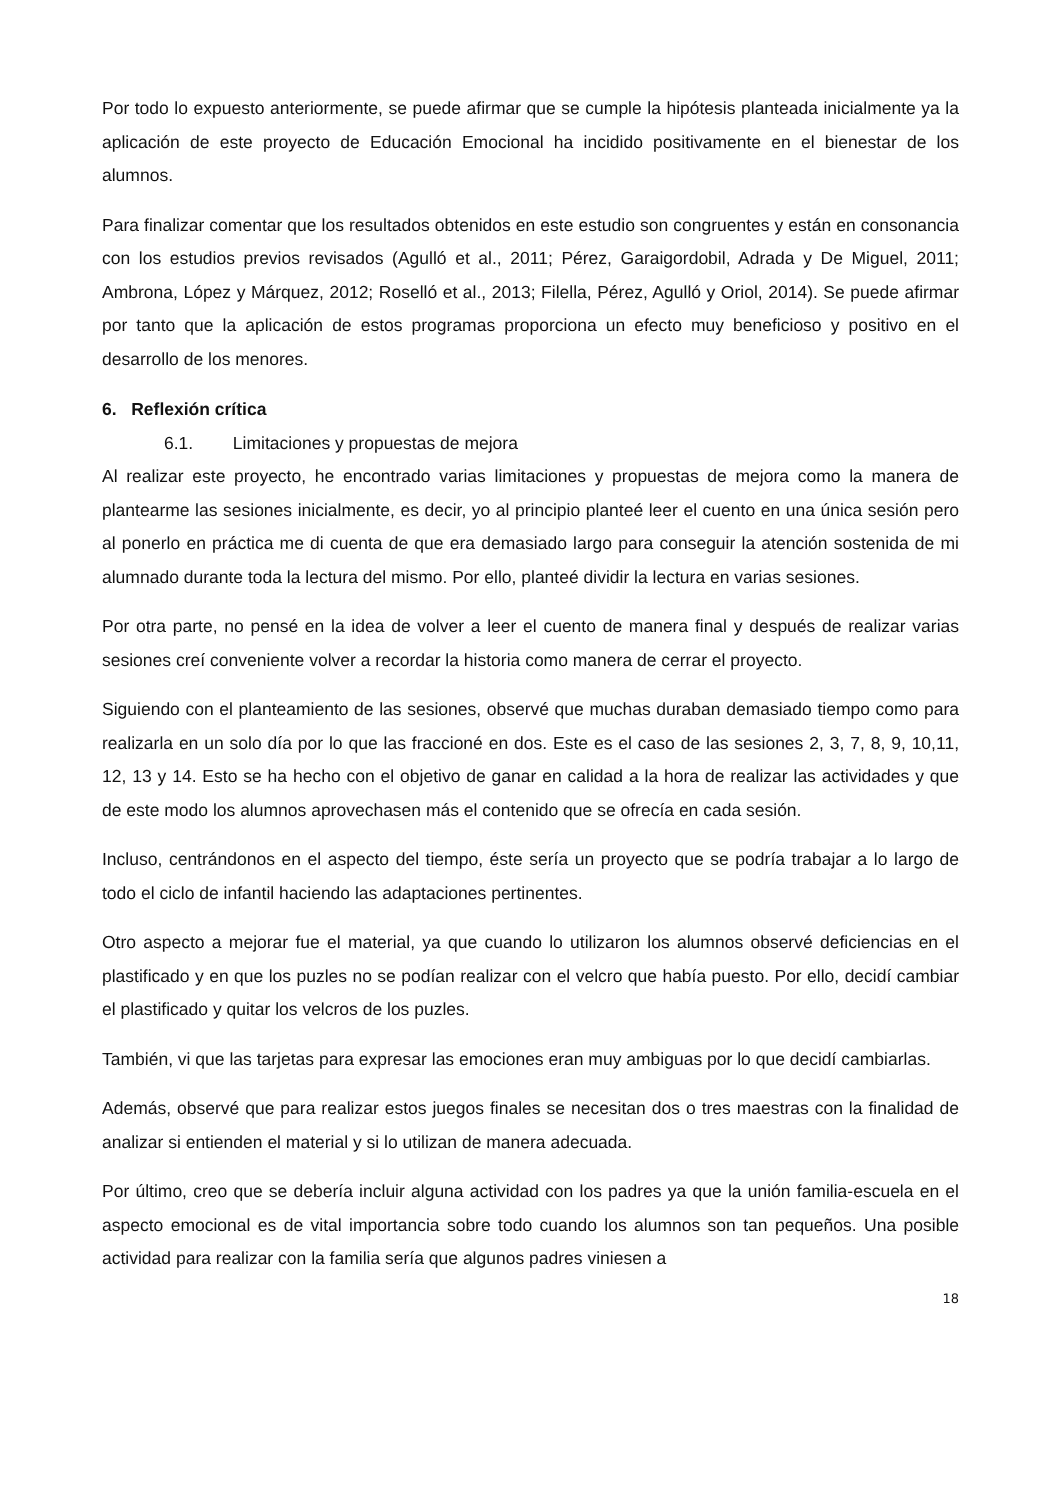Por todo lo expuesto anteriormente, se puede afirmar que se cumple la hipótesis planteada inicialmente ya la aplicación de este proyecto de Educación Emocional ha incidido positivamente en el bienestar de los alumnos.
Para finalizar comentar que los resultados obtenidos en este estudio son congruentes y están en consonancia con los estudios previos revisados (Agulló et al., 2011; Pérez, Garaigordobil, Adrada y De Miguel, 2011; Ambrona, López y Márquez, 2012; Roselló et al., 2013; Filella, Pérez, Agulló y Oriol, 2014). Se puede afirmar por tanto que la aplicación de estos programas proporciona un efecto muy beneficioso y positivo en el desarrollo de los menores.
6. Reflexión crítica
6.1. Limitaciones y propuestas de mejora
Al realizar este proyecto, he encontrado varias limitaciones y propuestas de mejora como la manera de plantearme las sesiones inicialmente, es decir, yo al principio planteé leer el cuento en una única sesión pero al ponerlo en práctica me di cuenta de que era demasiado largo para conseguir la atención sostenida de mi alumnado durante toda la lectura del mismo. Por ello, planteé dividir la lectura en varias sesiones.
Por otra parte, no pensé en la idea de volver a leer el cuento de manera final y después de realizar varias sesiones creí conveniente volver a recordar la historia como manera de cerrar el proyecto.
Siguiendo con el planteamiento de las sesiones, observé que muchas duraban demasiado tiempo como para realizarla en un solo día por lo que las fraccioné en dos. Este es el caso de las sesiones 2, 3, 7, 8, 9, 10,11, 12, 13 y 14. Esto se ha hecho con el objetivo de ganar en calidad a la hora de realizar las actividades y que de este modo los alumnos aprovechasen más el contenido que se ofrecía en cada sesión.
Incluso, centrándonos en el aspecto del tiempo, éste sería un proyecto que se podría trabajar a lo largo de todo el ciclo de infantil haciendo las adaptaciones pertinentes.
Otro aspecto a mejorar fue el material, ya que cuando lo utilizaron los alumnos observé deficiencias en el plastificado y en que los puzles no se podían realizar con el velcro que había puesto. Por ello, decidí cambiar el plastificado y quitar los velcros de los puzles.
También, vi que las tarjetas para expresar las emociones eran muy ambiguas por lo que decidí cambiarlas.
Además, observé que para realizar estos juegos finales se necesitan dos o tres maestras con la finalidad de analizar si entienden el material y si lo utilizan de manera adecuada.
Por último, creo que se debería incluir alguna actividad con los padres ya que la unión familia-escuela en el aspecto emocional es de vital importancia sobre todo cuando los alumnos son tan pequeños. Una posible actividad para realizar con la familia sería que algunos padres viniesen a
18